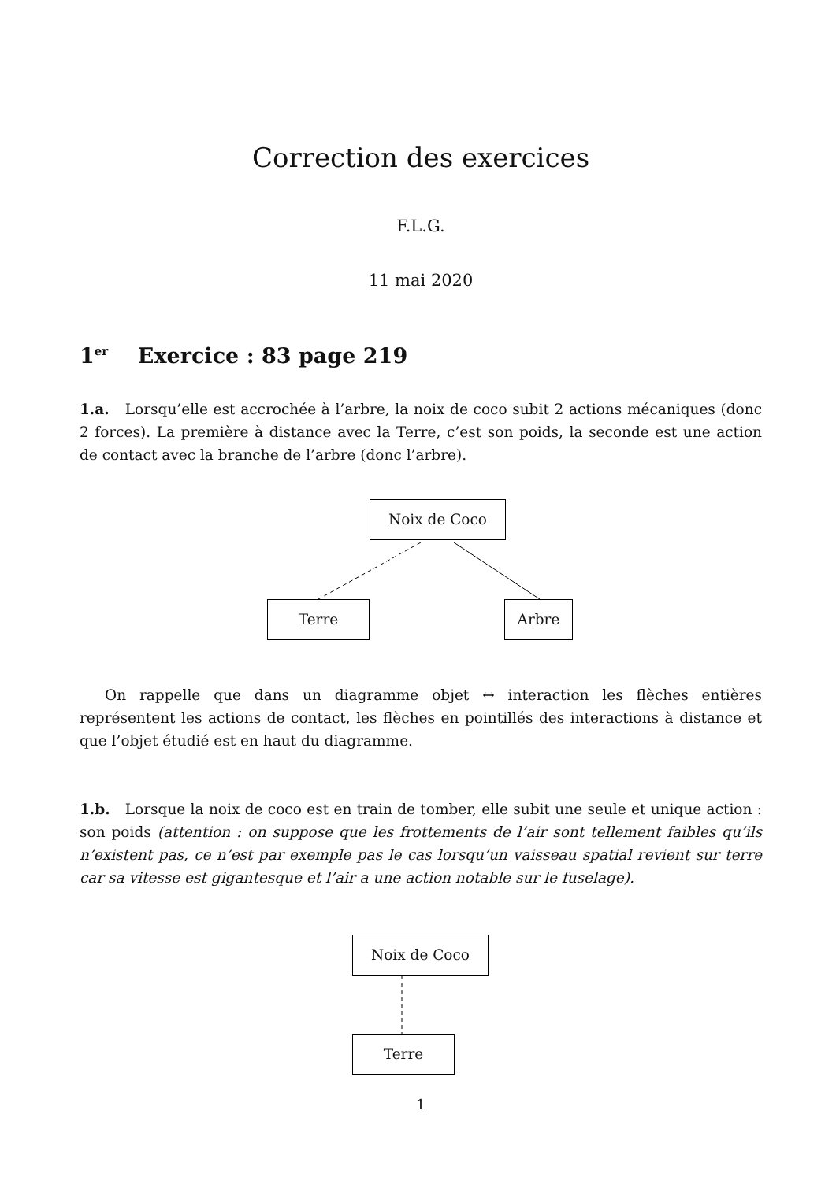Correction des exercices
F.L.G.
11 mai 2020
1<sup>er</sup> Exercice : 83 page 219
1.a. Lorsqu’elle est accrochée à l’arbre, la noix de coco subit 2 actions mécaniques (donc 2 forces). La première à distance avec la Terre, c’est son poids, la seconde est une action de contact avec la branche de l’arbre (donc l’arbre).
Noix de Coco
Terre Arbre
On rappelle que dans un diagramme objet ↔ interaction les flèches entières représentent les actions de contact, les flèches en pointillés des interactions à distance et que l’objet étudié est en haut du diagramme.
1.b. Lorsque la noix de coco est en train de tomber, elle subit une seule et unique action : son poids (attention : on suppose que les frottements de l’air sont tellement faibles qu’ils n’existent pas, ce n’est par exemple pas le cas lorsqu’un vaisseau spatial revient sur terre car sa vitesse est gigantesque et l’air a une action notable sur le fuselage).
Noix de Coco
Terre
1